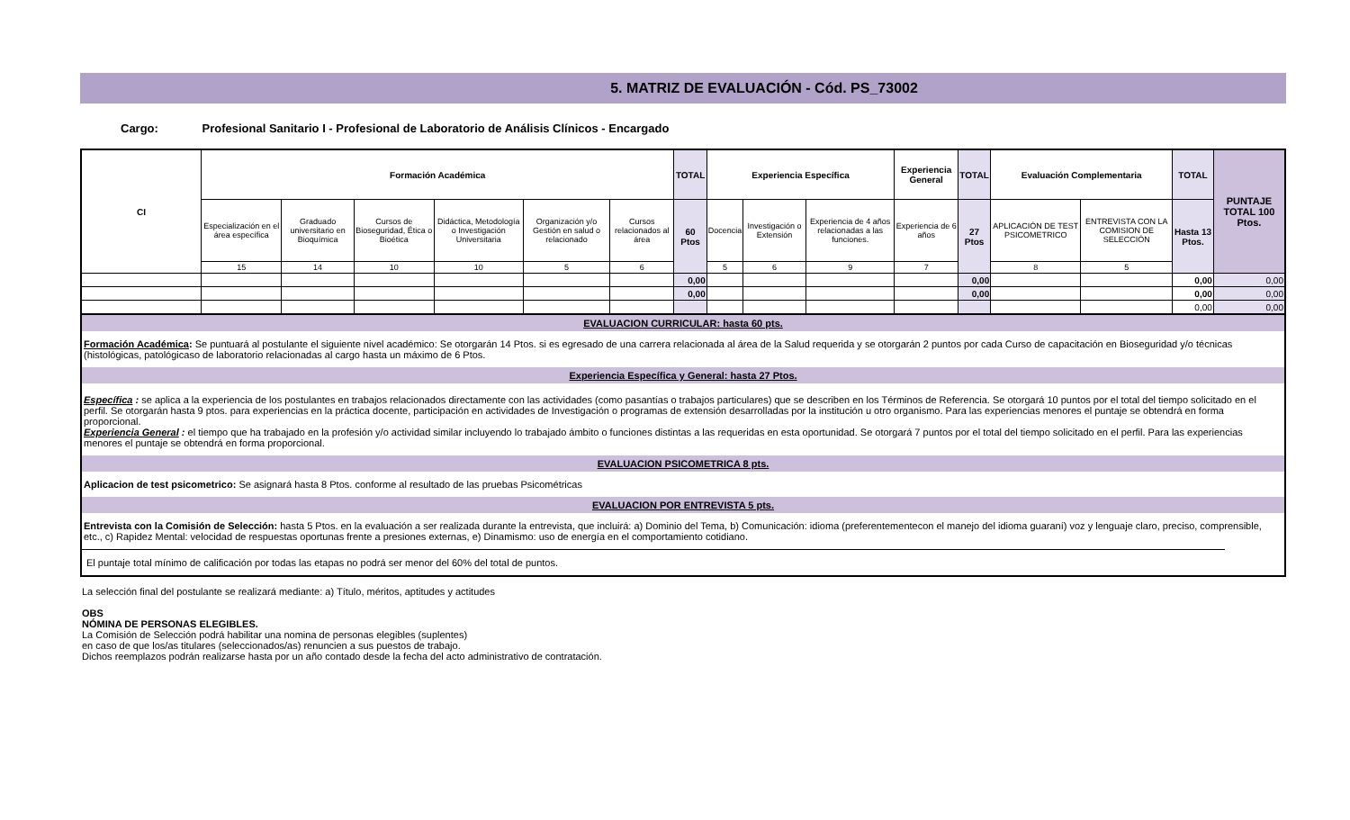5. MATRIZ DE EVALUACIÓN - Cód. PS_73002
Cargo: Profesional Sanitario I - Profesional de Laboratorio de Análisis Clínicos - Encargado
| CI | Formación Académica | | | | | | TOTAL | Experiencia Específica | | | Experiencia General | TOTAL | Evaluación Complementaria | | TOTAL | PUNTAJE TOTAL 100 Ptos. |
| --- | --- | --- | --- | --- | --- | --- | --- | --- | --- | --- | --- | --- | --- | --- | --- | --- |
| | Especialización en el área específica | Graduado universitario en Bioquímica | Cursos de Bioseguridad, Ética o Bioética | Didáctica, Metodología o Investigación Universitaria | Organización y/o Gestión en salud o relacionado | Cursos relacionados al área | 60 Ptos | Docencia | Investigación o Extensión | Experiencia de 4 años relacionadas a las funciones. | Experiencia de 6 años | 27 Ptos | APLICACIÓN DE TEST PSICOMETRICO | ENTREVISTA CON LA COMISION DE SELECCIÓN | Hasta 13 Ptos. | |
| | 15 | 14 | 10 | 10 | 5 | 6 | | 5 | 6 | 9 | 7 | | 8 | 5 | | |
| | | | | | | | 0,00 | | | | | 0,00 | | | 0,00 | 0,00 |
| | | | | | | | 0,00 | | | | | 0,00 | | | 0,00 | 0,00 |
| | | | | | | | | | | | | | | | 0,00 | 0,00 |
EVALUACION CURRICULAR: hasta 60 pts.
Formación Académica: Se puntuará al postulante el siguiente nivel académico: Se otorgarán 14 Ptos. si es egresado de una carrera relacionada al área de la Salud requerida y se otorgarán 2 puntos por cada Curso de capacitación en Bioseguridad y/o técnicas (histológicas, patológicaso de laboratorio relacionadas al cargo hasta un máximo de 6 Ptos.
Experiencia Específica y General: hasta 27 Ptos.
Específica : se aplica a la experiencia de los postulantes en trabajos relacionados directamente con las actividades (como pasantías o trabajos particulares) que se describen en los Términos de Referencia. Se otorgará 10 puntos por el total del tiempo solicitado en el perfil. Se otorgarán hasta 9 ptos. para experiencias en la práctica docente, participación en actividades de Investigación o programas de extensión desarrolladas por la institución u otro organismo. Para las experiencias menores el puntaje se obtendrá en forma proporcional.
Experiencia General : el tiempo que ha trabajado en la profesión y/o actividad similar incluyendo lo trabajado ámbito o funciones distintas a las requeridas en esta oportunidad. Se otorgará 7 puntos por el total del tiempo solicitado en el perfil. Para las experiencias menores el puntaje se obtendrá en forma proporcional.
EVALUACION PSICOMETRICA 8 pts.
Aplicacion de test psicometrico: Se asignará hasta 8 Ptos. conforme al resultado de las pruebas Psicométricas
EVALUACION POR ENTREVISTA 5 pts.
Entrevista con la Comisión de Selección: hasta 5 Ptos. en la evaluación a ser realizada durante la entrevista, que incluirá: a) Dominio del Tema, b) Comunicación: idioma (preferentementecon el manejo del idioma guaraní) voz y lenguaje claro, preciso, comprensible, etc., c) Rapidez Mental: velocidad de respuestas oportunas frente a presiones externas, e) Dinamismo: uso de energía en el comportamiento cotidiano.
El puntaje total mínimo de calificación por todas las etapas no podrá ser menor del 60% del total de puntos.
La selección final del postulante se realizará mediante: a) Título, méritos, aptitudes y actitudes
OBS
NÓMINA DE PERSONAS ELEGIBLES.
La Comisión de Selección podrá habilitar una nomina de personas elegibles (suplentes)
en caso de que los/as titulares (seleccionados/as) renuncien a sus puestos de trabajo.
Dichos reemplazos podrán realizarse hasta por un año contado desde la fecha del acto administrativo de contratación.